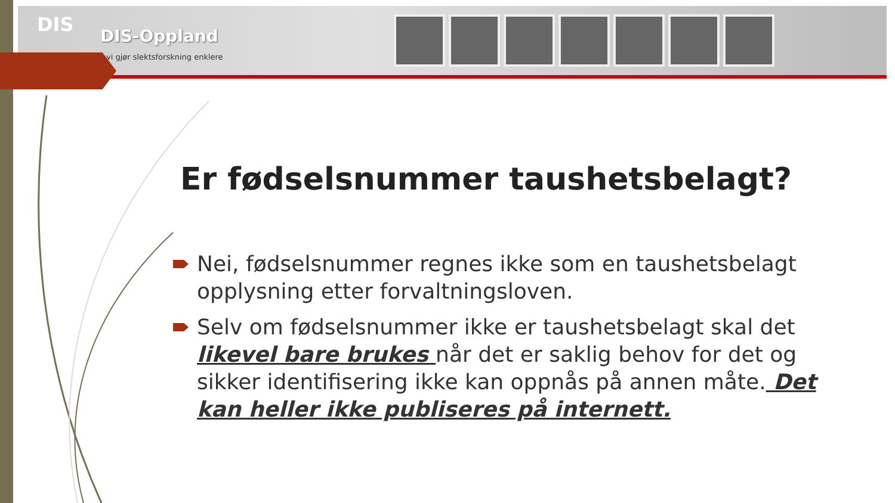DIS
DIS-Oppland
vi gjør slektsforskning enklere
Er fødselsnummer taushetsbelagt?
Nei, fødselsnummer regnes ikke som en taushetsbelagt opplysning etter forvaltningsloven.
Selv om fødselsnummer ikke er taushetsbelagt skal det likevel bare brukes når det er saklig behov for det og sikker identifisering ikke kan oppnås på annen måte. Det kan heller ikke publiseres på internett.